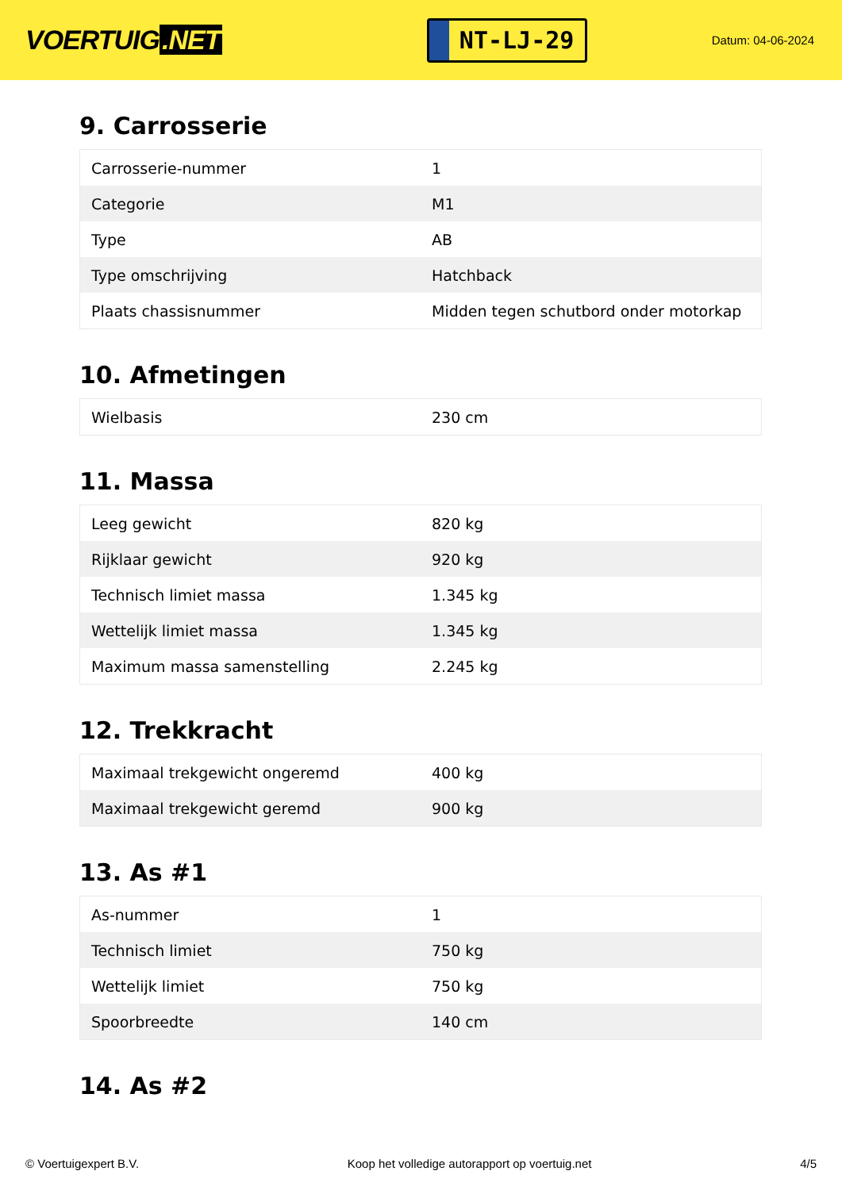VOERTUIG.NET
NT-LJ-29
Datum: 04-06-2024
9. Carrosserie
| Carrosserie-nummer | 1 |
| Categorie | M1 |
| Type | AB |
| Type omschrijving | Hatchback |
| Plaats chassisnummer | Midden tegen schutbord onder motorkap |
10. Afmetingen
| Wielbasis | 230 cm |
11. Massa
| Leeg gewicht | 820 kg |
| Rijklaar gewicht | 920 kg |
| Technisch limiet massa | 1.345 kg |
| Wettelijk limiet massa | 1.345 kg |
| Maximum massa samenstelling | 2.245 kg |
12. Trekkracht
| Maximaal trekgewicht ongeremd | 400 kg |
| Maximaal trekgewicht geremd | 900 kg |
13. As #1
| As-nummer | 1 |
| Technisch limiet | 750 kg |
| Wettelijk limiet | 750 kg |
| Spoorbreedte | 140 cm |
14. As #2
© Voertuigexpert B.V. Koop het volledige autorapport op voertuig.net 4/5